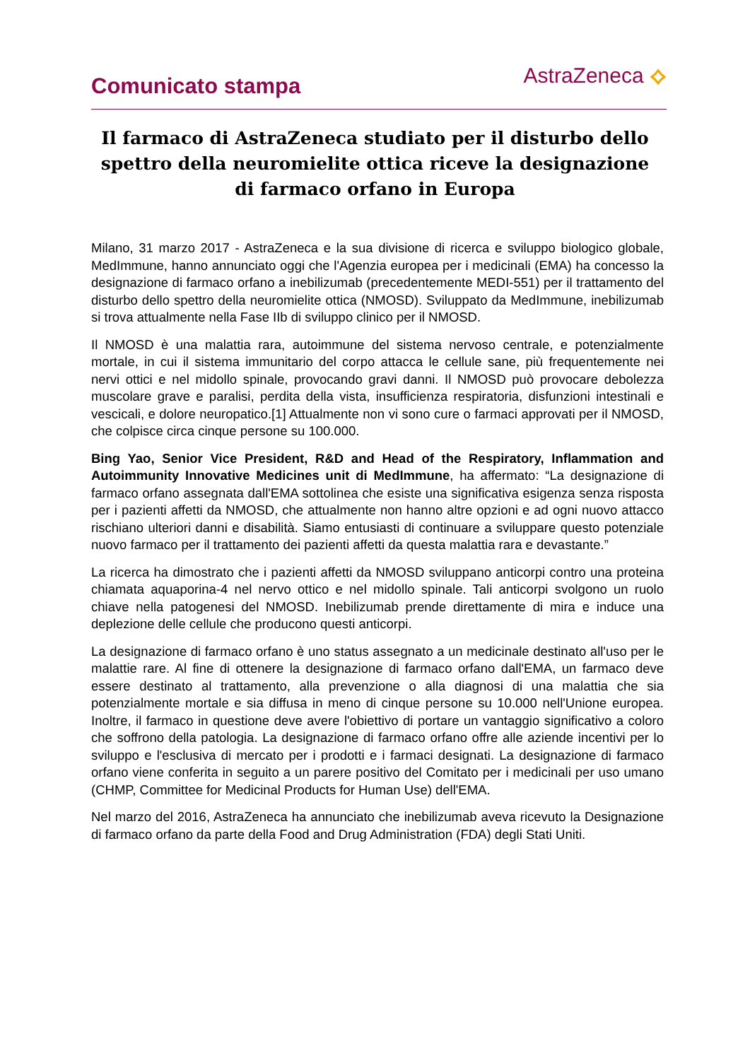Comunicato stampa
AstraZeneca ⟡
Il farmaco di AstraZeneca studiato per il disturbo dello spettro della neuromielite ottica riceve la designazione di farmaco orfano in Europa
Milano, 31 marzo 2017 - AstraZeneca e la sua divisione di ricerca e sviluppo biologico globale, MedImmune, hanno annunciato oggi che l'Agenzia europea per i medicinali (EMA) ha concesso la designazione di farmaco orfano a inebilizumab (precedentemente MEDI-551) per il trattamento del disturbo dello spettro della neuromielite ottica (NMOSD). Sviluppato da MedImmune, inebilizumab si trova attualmente nella Fase IIb di sviluppo clinico per il NMOSD.
Il NMOSD è una malattia rara, autoimmune del sistema nervoso centrale, e potenzialmente mortale, in cui il sistema immunitario del corpo attacca le cellule sane, più frequentemente nei nervi ottici e nel midollo spinale, provocando gravi danni. Il NMOSD può provocare debolezza muscolare grave e paralisi, perdita della vista, insufficienza respiratoria, disfunzioni intestinali e vescicali, e dolore neuropatico.[1] Attualmente non vi sono cure o farmaci approvati per il NMOSD, che colpisce circa cinque persone su 100.000.
Bing Yao, Senior Vice President, R&D and Head of the Respiratory, Inflammation and Autoimmunity Innovative Medicines unit di MedImmune, ha affermato: “La designazione di farmaco orfano assegnata dall'EMA sottolinea che esiste una significativa esigenza senza risposta per i pazienti affetti da NMOSD, che attualmente non hanno altre opzioni e ad ogni nuovo attacco rischiano ulteriori danni e disabilità. Siamo entusiasti di continuare a sviluppare questo potenziale nuovo farmaco per il trattamento dei pazienti affetti da questa malattia rara e devastante.”
La ricerca ha dimostrato che i pazienti affetti da NMOSD sviluppano anticorpi contro una proteina chiamata aquaporina-4 nel nervo ottico e nel midollo spinale. Tali anticorpi svolgono un ruolo chiave nella patogenesi del NMOSD. Inebilizumab prende direttamente di mira e induce una deplezione delle cellule che producono questi anticorpi.
La designazione di farmaco orfano è uno status assegnato a un medicinale destinato all'uso per le malattie rare. Al fine di ottenere la designazione di farmaco orfano dall'EMA, un farmaco deve essere destinato al trattamento, alla prevenzione o alla diagnosi di una malattia che sia potenzialmente mortale e sia diffusa in meno di cinque persone su 10.000 nell'Unione europea. Inoltre, il farmaco in questione deve avere l'obiettivo di portare un vantaggio significativo a coloro che soffrono della patologia. La designazione di farmaco orfano offre alle aziende incentivi per lo sviluppo e l'esclusiva di mercato per i prodotti e i farmaci designati. La designazione di farmaco orfano viene conferita in seguito a un parere positivo del Comitato per i medicinali per uso umano (CHMP, Committee for Medicinal Products for Human Use) dell'EMA.
Nel marzo del 2016, AstraZeneca ha annunciato che inebilizumab aveva ricevuto la Designazione di farmaco orfano da parte della Food and Drug Administration (FDA) degli Stati Uniti.